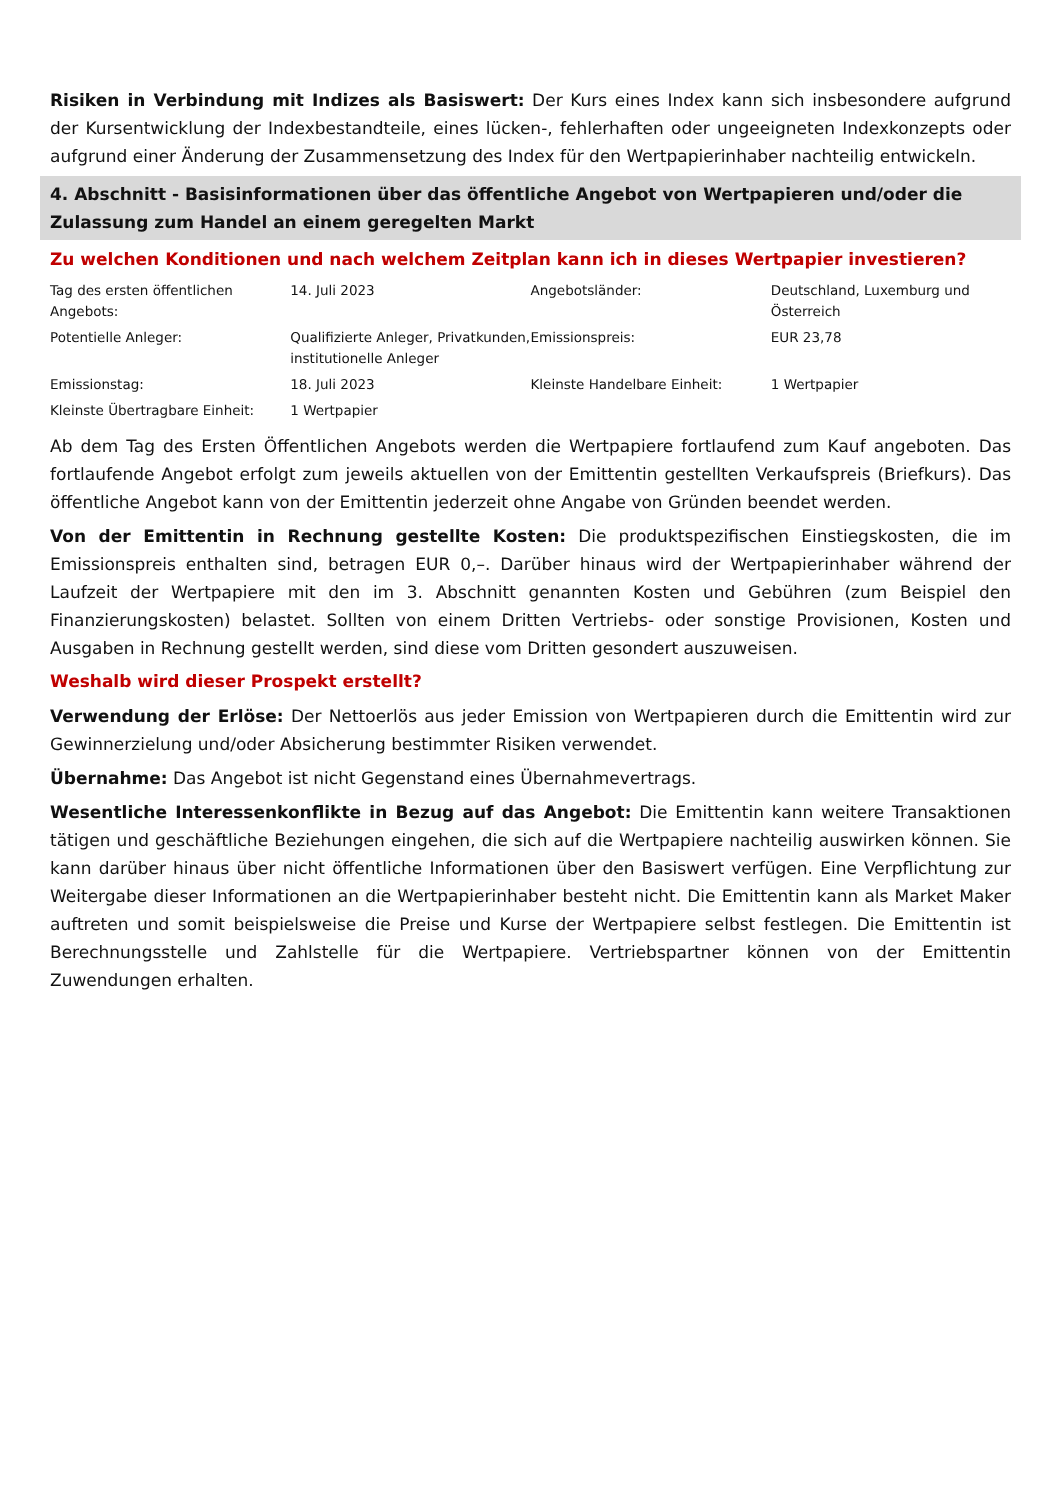Risiken in Verbindung mit Indizes als Basiswert: Der Kurs eines Index kann sich insbesondere aufgrund der Kursentwicklung der Indexbestandteile, eines lücken-, fehlerhaften oder ungeeigneten Indexkonzepts oder aufgrund einer Änderung der Zusammensetzung des Index für den Wertpapierinhaber nachteilig entwickeln.
4. Abschnitt - Basisinformationen über das öffentliche Angebot von Wertpapieren und/oder die Zulassung zum Handel an einem geregelten Markt
Zu welchen Konditionen und nach welchem Zeitplan kann ich in dieses Wertpapier investieren?
| Tag des ersten öffentlichen Angebots: | 14. Juli 2023 | Angebotsländer: | Deutschland, Luxemburg und Österreich |
| Potentielle Anleger: | Qualifizierte Anleger, Privatkunden, institutionelle Anleger | Emissionspreis: | EUR 23,78 |
| Emissionstag: | 18. Juli 2023 | Kleinste Handelbare Einheit: | 1 Wertpapier |
| Kleinste Übertragbare Einheit: | 1 Wertpapier | | |
Ab dem Tag des Ersten Öffentlichen Angebots werden die Wertpapiere fortlaufend zum Kauf angeboten. Das fortlaufende Angebot erfolgt zum jeweils aktuellen von der Emittentin gestellten Verkaufspreis (Briefkurs). Das öffentliche Angebot kann von der Emittentin jederzeit ohne Angabe von Gründen beendet werden.
Von der Emittentin in Rechnung gestellte Kosten: Die produktspezifischen Einstiegskosten, die im Emissionspreis enthalten sind, betragen EUR 0,–. Darüber hinaus wird der Wertpapierinhaber während der Laufzeit der Wertpapiere mit den im 3. Abschnitt genannten Kosten und Gebühren (zum Beispiel den Finanzierungskosten) belastet. Sollten von einem Dritten Vertriebs- oder sonstige Provisionen, Kosten und Ausgaben in Rechnung gestellt werden, sind diese vom Dritten gesondert auszuweisen.
Weshalb wird dieser Prospekt erstellt?
Verwendung der Erlöse: Der Nettoerlös aus jeder Emission von Wertpapieren durch die Emittentin wird zur Gewinnerzielung und/oder Absicherung bestimmter Risiken verwendet.
Übernahme: Das Angebot ist nicht Gegenstand eines Übernahmevertrags.
Wesentliche Interessenkonflikte in Bezug auf das Angebot: Die Emittentin kann weitere Transaktionen tätigen und geschäftliche Beziehungen eingehen, die sich auf die Wertpapiere nachteilig auswirken können. Sie kann darüber hinaus über nicht öffentliche Informationen über den Basiswert verfügen. Eine Verpflichtung zur Weitergabe dieser Informationen an die Wertpapierinhaber besteht nicht. Die Emittentin kann als Market Maker auftreten und somit beispielsweise die Preise und Kurse der Wertpapiere selbst festlegen. Die Emittentin ist Berechnungsstelle und Zahlstelle für die Wertpapiere. Vertriebspartner können von der Emittentin Zuwendungen erhalten.